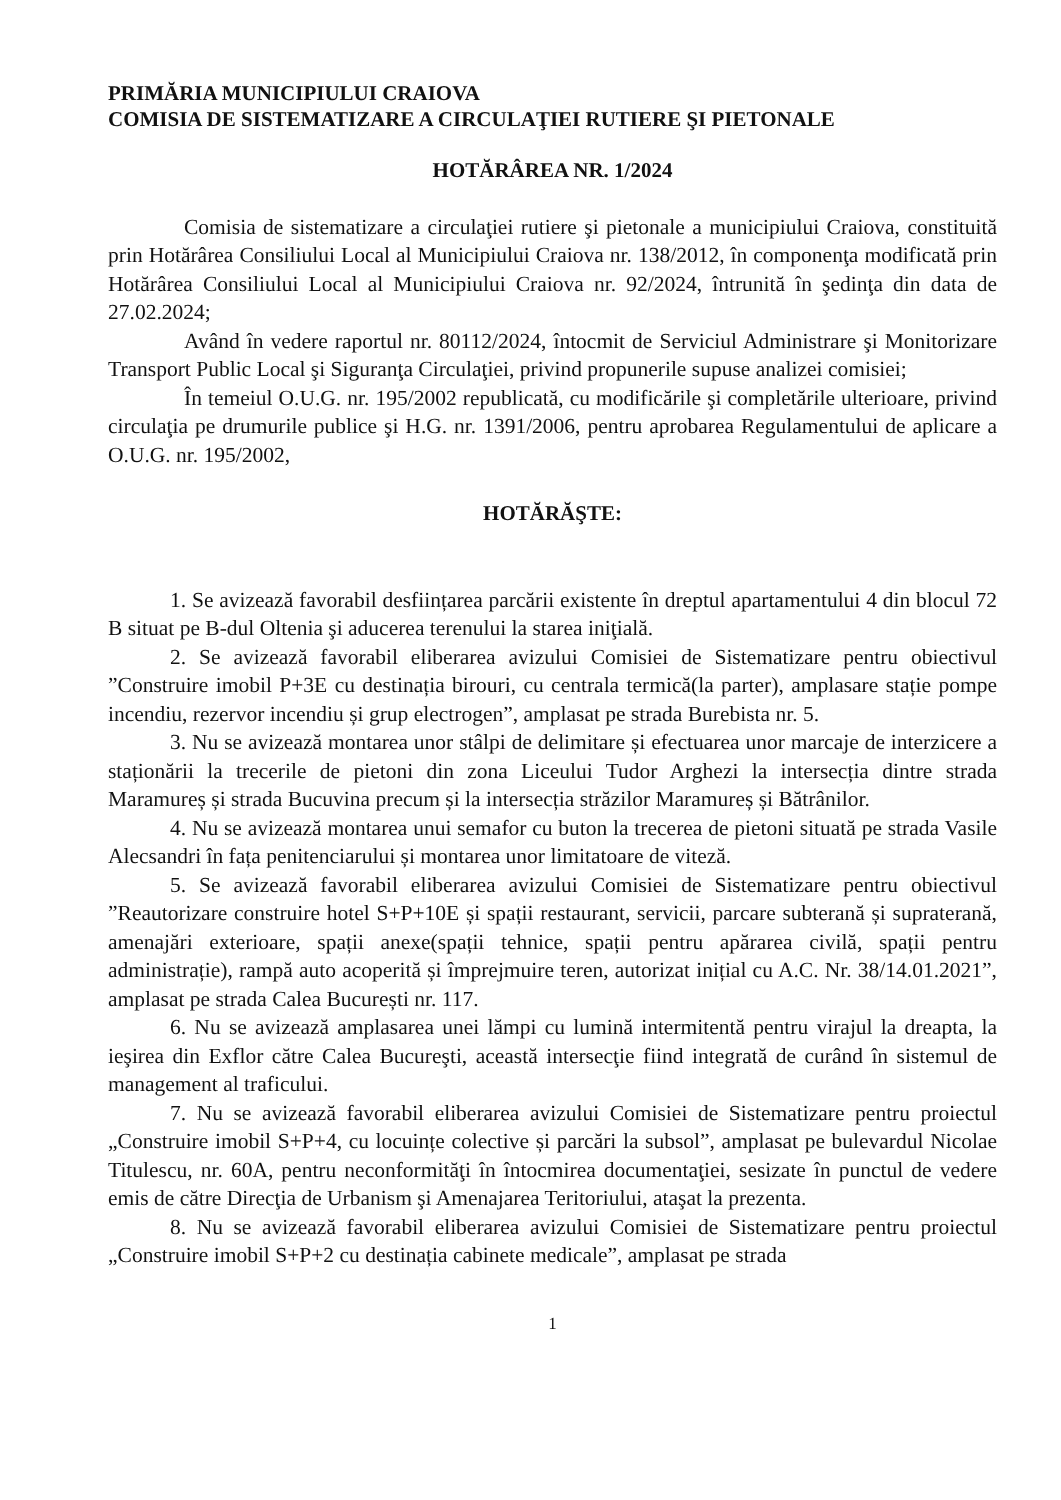PRIMĂRIA MUNICIPIULUI CRAIOVA
COMISIA DE SISTEMATIZARE A CIRCULAŢIEI RUTIERE ŞI PIETONALE
HOTĂRÂREA NR. 1/2024
Comisia de sistematizare a circulaţiei rutiere şi pietonale a municipiului Craiova, constituită prin Hotărârea Consiliului Local al Municipiului Craiova nr. 138/2012, în componenţa modificată prin Hotărârea Consiliului Local al Municipiului Craiova nr. 92/2024, întrunită în şedinţa din data de 27.02.2024;
Având în vedere raportul nr. 80112/2024, întocmit de Serviciul Administrare şi Monitorizare Transport Public Local şi Siguranţa Circulaţiei, privind propunerile supuse analizei comisiei;
În temeiul O.U.G. nr. 195/2002 republicată, cu modificările şi completările ulterioare, privind circulaţia pe drumurile publice şi H.G. nr. 1391/2006, pentru aprobarea Regulamentului de aplicare a O.U.G. nr. 195/2002,
HOTĂRĂŞTE:
1. Se avizează favorabil desființarea parcării existente în dreptul apartamentului 4 din blocul 72 B situat pe B-dul Oltenia şi aducerea terenului la starea iniţială.
2. Se avizează favorabil eliberarea avizului Comisiei de Sistematizare pentru obiectivul ”Construire imobil P+3E cu destinația birouri, cu centrala termică(la parter), amplasare stație pompe incendiu, rezervor incendiu și grup electrogen”, amplasat pe strada Burebista nr. 5.
3. Nu se avizează montarea unor stâlpi de delimitare și efectuarea unor marcaje de interzicere a staționării la trecerile de pietoni din zona Liceului Tudor Arghezi la intersecția dintre strada Maramureș și strada Bucuvina precum și la intersecția străzilor Maramureș și Bătrânilor.
4. Nu se avizează montarea unui semafor cu buton la trecerea de pietoni situată pe strada Vasile Alecsandri în fața penitenciarului și montarea unor limitatoare de viteză.
5. Se avizează favorabil eliberarea avizului Comisiei de Sistematizare pentru obiectivul ”Reautorizare construire hotel S+P+10E și spații restaurant, servicii, parcare subterană și supraterană, amenajări exterioare, spații anexe(spații tehnice, spații pentru apărarea civilă, spații pentru administrație), rampă auto acoperită și împrejmuire teren, autorizat inițial cu A.C. Nr. 38/14.01.2021”, amplasat pe strada Calea București nr. 117.
6. Nu se avizează amplasarea unei lămpi cu lumină intermitentă pentru virajul la dreapta, la ieşirea din Exflor către Calea Bucureşti, această intersecţie fiind integrată de curând în sistemul de management al traficului.
7. Nu se avizează favorabil eliberarea avizului Comisiei de Sistematizare pentru proiectul „Construire imobil S+P+4, cu locuințe colective și parcări la subsol”, amplasat pe bulevardul Nicolae Titulescu, nr. 60A, pentru neconformităţi în întocmirea documentaţiei, sesizate în punctul de vedere emis de către Direcţia de Urbanism şi Amenajarea Teritoriului, ataşat la prezenta.
8. Nu se avizează favorabil eliberarea avizului Comisiei de Sistematizare pentru proiectul „Construire imobil S+P+2 cu destinația cabinete medicale”, amplasat pe strada
1